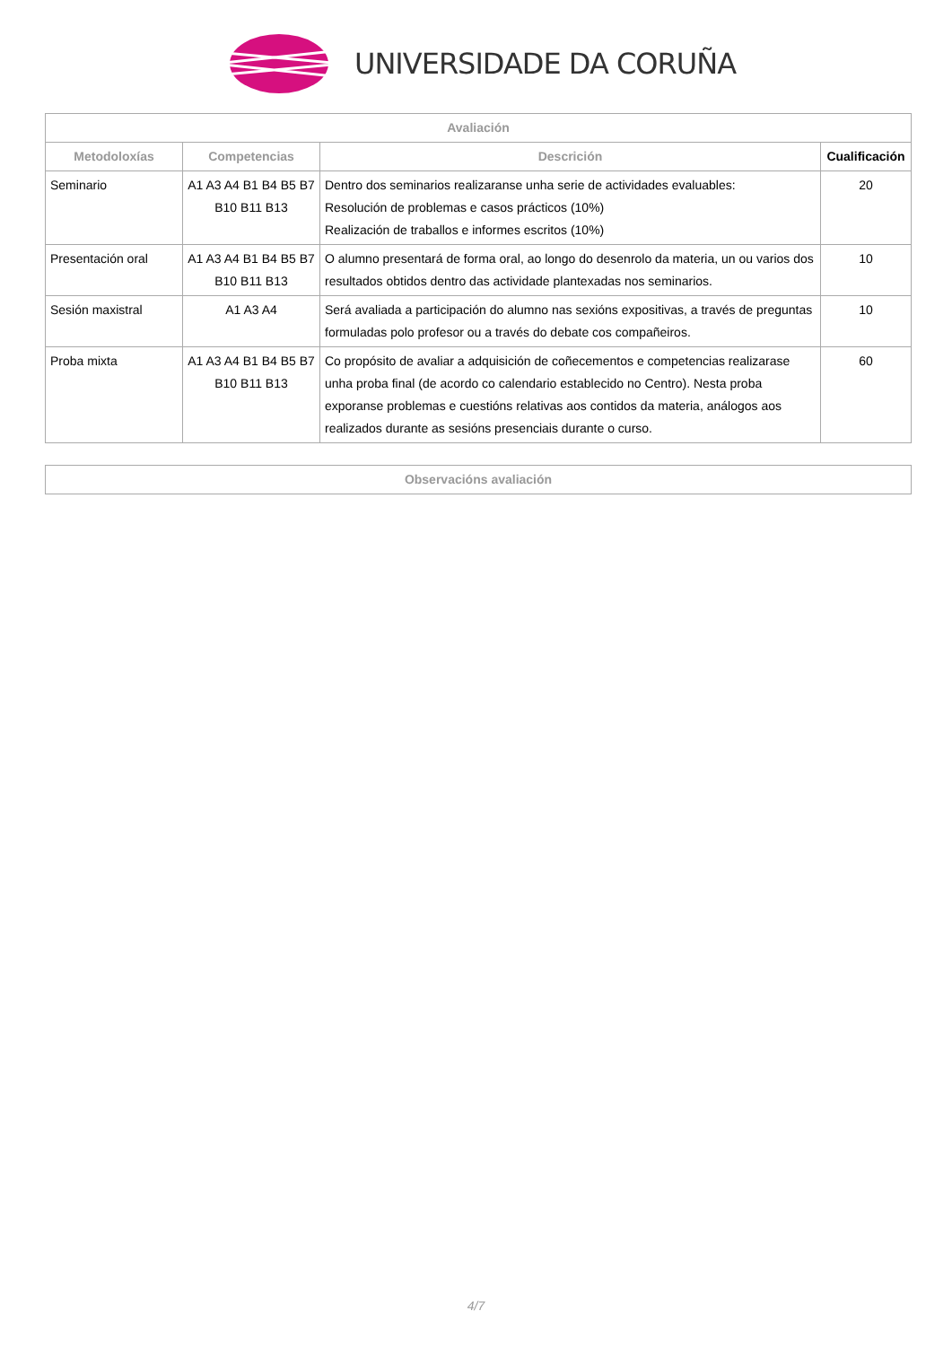UNIVERSIDADE DA CORUÑA
| Avaliación | | | |
| --- | --- | --- | --- |
| Metodoloxías | Competencias | Descrición | Cualificación |
| Seminario | A1 A3 A4 B1 B4 B5 B7 B10 B11 B13 | Dentro dos seminarios realizaranse unha serie de actividades evaluables: Resolución de problemas e casos prácticos (10%) Realización de traballos e informes escritos (10%) | 20 |
| Presentación oral | A1 A3 A4 B1 B4 B5 B7 B10 B11 B13 | O alumno presentará de forma oral, ao longo do desenrolo da materia, un ou varios dos resultados obtidos dentro das actividade plantexadas nos seminarios. | 10 |
| Sesión maxistral | A1 A3 A4 | Será avaliada a participación do alumno nas sexións expositivas, a través de preguntas formuladas polo profesor ou a través do debate cos compañeiros. | 10 |
| Proba mixta | A1 A3 A4 B1 B4 B5 B7 B10 B11 B13 | Co propósito de avaliar a adquisición de coñecementos e competencias realizarase unha proba final (de acordo co calendario establecido no Centro). Nesta proba exporanse problemas e cuestións relativas aos contidos da materia, análogos aos realizados durante as sesións presenciais durante o curso. | 60 |
| Observacións avaliación |
| --- |
4/7